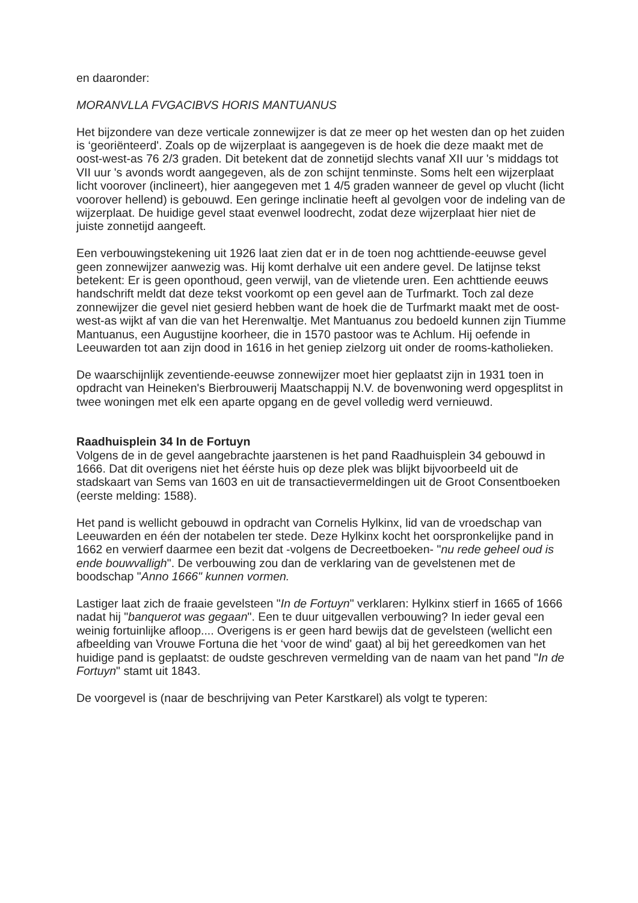en daaronder:
MORANVLLA FVGACIBVS HORIS MANTUANUS
Het bijzondere van deze verticale zonnewijzer is dat ze meer op het westen dan op het zuiden is ‘georiënteerd'. Zoals op de wijzerplaat is aangegeven is de hoek die deze maakt met de oost-west-as 76 2/3 graden. Dit betekent dat de zonnetijd slechts vanaf XII uur 's middags tot VII uur 's avonds wordt aangegeven, als de zon schijnt tenminste. Soms helt een wijzerplaat licht voorover (inclineert), hier aangegeven met 1 4/5 graden wanneer de gevel op vlucht (licht voorover hellend) is gebouwd. Een geringe inclinatie heeft al gevolgen voor de indeling van de wijzerplaat. De huidige gevel staat evenwel loodrecht, zodat deze wijzerplaat hier niet de juiste zonnetijd aangeeft.
Een verbouwingstekening uit 1926 laat zien dat er in de toen nog achttiende-eeuwse gevel geen zonnewijzer aanwezig was. Hij komt derhalve uit een andere gevel. De latijnse tekst betekent: Er is geen oponthoud, geen verwijl, van de vlietende uren. Een achttiende eeuws handschrift meldt dat deze tekst voorkomt op een gevel aan de Turfmarkt. Toch zal deze zonnewijzer die gevel niet gesierd hebben want de hoek die de Turfmarkt maakt met de oost-west-as wijkt af van die van het Herenwaltje. Met Mantuanus zou bedoeld kunnen zijn Tiumme Mantuanus, een Augustijne koorheer, die in 1570 pastoor was te Achlum. Hij oefende in Leeuwarden tot aan zijn dood in 1616 in het geniep zielzorg uit onder de rooms-katholieken.
De waarschijnlijk zeventiende-eeuwse zonnewijzer moet hier geplaatst zijn in 1931 toen in opdracht van Heineken's Bierbrouwerij Maatschappij N.V. de bovenwoning werd opgesplitst in twee woningen met elk een aparte opgang en de gevel volledig werd vernieuwd.
Raadhuisplein 34 In de Fortuyn
Volgens de in de gevel aangebrachte jaarstenen is het pand Raadhuisplein 34 gebouwd in 1666. Dat dit overigens niet het éérste huis op deze plek was blijkt bijvoorbeeld uit de stadskaart van Sems van 1603 en uit de transactievermeldingen uit de Groot Consentboeken (eerste melding: 1588).
Het pand is wellicht gebouwd in opdracht van Cornelis Hylkinx, lid van de vroedschap van Leeuwarden en één der notabelen ter stede. Deze Hylkinx kocht het oorspronkelijke pand in 1662 en verwierf daarmee een bezit dat -volgens de Decreetboeken- "nu rede geheel oud is ende bouwvalligh". De verbouwing zou dan de verklaring van de gevelstenen met de boodschap "Anno 1666" kunnen vormen.
Lastiger laat zich de fraaie gevelsteen "In de Fortuyn" verklaren: Hylkinx stierf in 1665 of 1666 nadat hij "banquerot was gegaan". Een te duur uitgevallen verbouwing? In ieder geval een weinig fortuinlijke afloop.... Overigens is er geen hard bewijs dat de gevelsteen (wellicht een afbeelding van Vrouwe Fortuna die het ‘voor de wind' gaat) al bij het gereedkomen van het huidige pand is geplaatst: de oudste geschreven vermelding van de naam van het pand "In de Fortuyn" stamt uit 1843.
De voorgevel is (naar de beschrijving van Peter Karstkarel) als volgt te typeren: